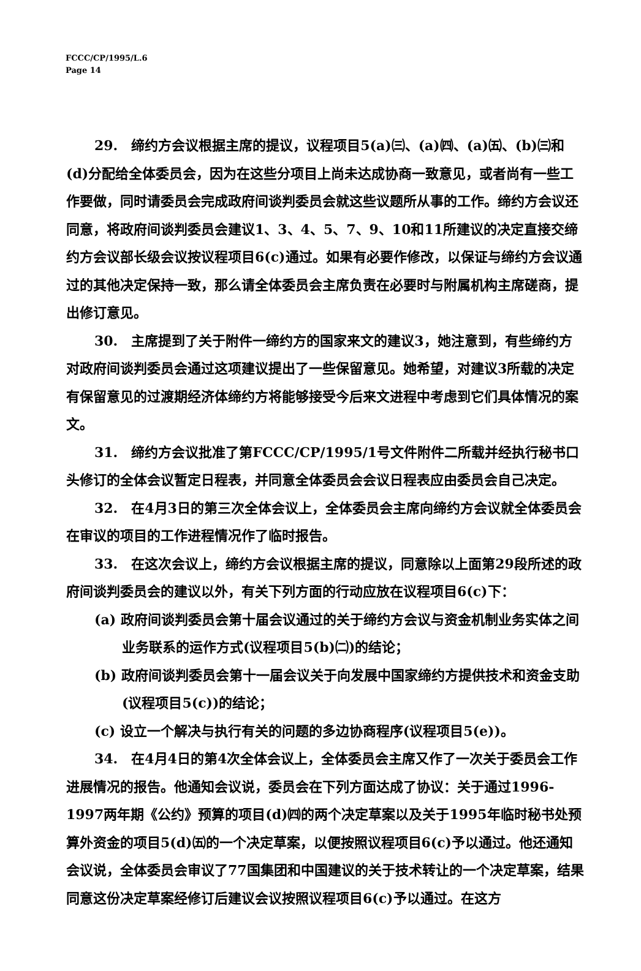FCCC/CP/1995/L.6
Page 14
29.　缔约方会议根据主席的提议，议程项目5(a)㈢、(a)㈣、(a)㈤、(b)㈢和(d)分配给全体委员会，因为在这些分项目上尚未达成协商一致意见，或者尚有一些工作要做，同时请委员会完成政府间谈判委员会就这些议题所从事的工作。缔约方会议还同意，将政府间谈判委员会建议1、3、4、5、7、9、10和11所建议的决定直接交缔约方会议部长级会议按议程项目6(c)通过。如果有必要作修改，以保证与缔约方会议通过的其他决定保持一致，那么请全体委员会主席负责在必要时与附属机构主席磋商，提出修订意见。
30.　主席提到了关于附件一缔约方的国家来文的建议3，她注意到，有些缔约方对政府间谈判委员会通过这项建议提出了一些保留意见。她希望，对建议3所载的决定有保留意见的过渡期经济体缔约方将能够接受今后来文进程中考虑到它们具体情况的案文。
31.　缔约方会议批准了第FCCC/CP/1995/1号文件附件二所载并经执行秘书口头修订的全体会议暂定日程表，并同意全体委员会会议日程表应由委员会自己决定。
32.　在4月3日的第三次全体会议上，全体委员会主席向缔约方会议就全体委员会在审议的项目的工作进程情况作了临时报告。
33.　在这次会议上，缔约方会议根据主席的提议，同意除以上面第29段所述的政府间谈判委员会的建议以外，有关下列方面的行动应放在议程项目6(c)下：
(a) 政府间谈判委员会第十届会议通过的关于缔约方会议与资金机制业务实体之间业务联系的运作方式(议程项目5(b)㈡)的结论；
(b) 政府间谈判委员会第十一届会议关于向发展中国家缔约方提供技术和资金支助(议程项目5(c))的结论；
(c) 设立一个解决与执行有关的问题的多边协商程序(议程项目5(e))。
34.　在4月4日的第4次全体会议上，全体委员会主席又作了一次关于委员会工作进展情况的报告。他通知会议说，委员会在下列方面达成了协议：关于通过1996-1997两年期《公约》预算的项目(d)㈣的两个决定草案以及关于1995年临时秘书处预算外资金的项目5(d)㈤的一个决定草案，以便按照议程项目6(c)予以通过。他还通知会议说，全体委员会审议了77国集团和中国建议的关于技术转让的一个决定草案，结果同意这份决定草案经修订后建议会议按照议程项目6(c)予以通过。在这方